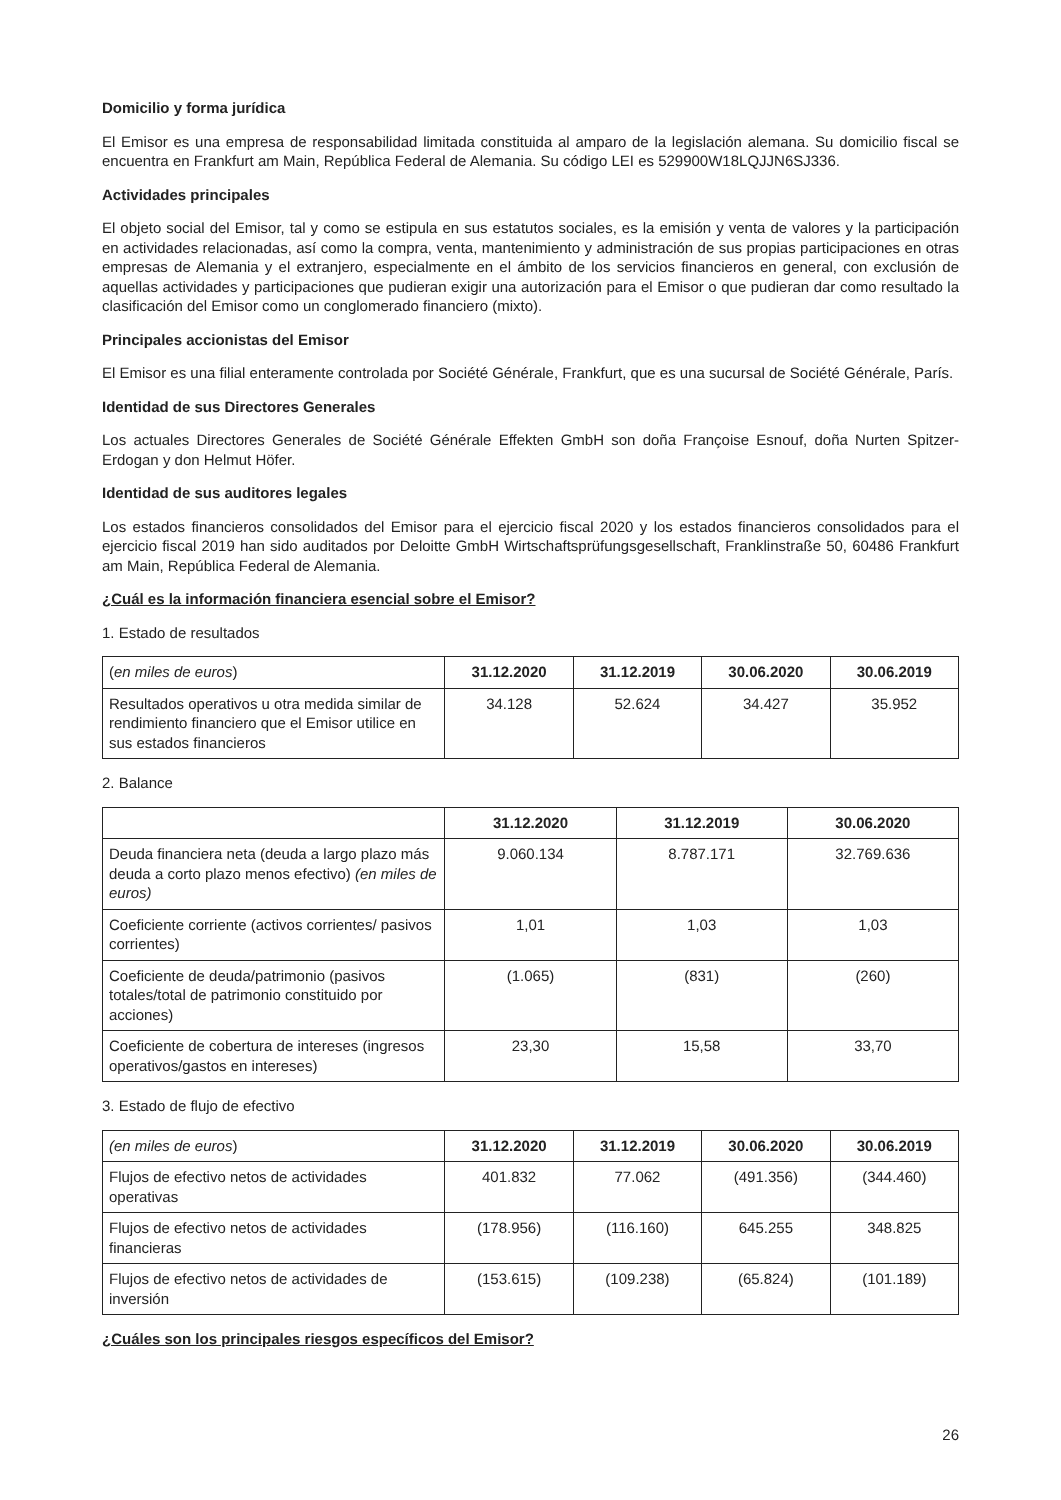Domicilio y forma jurídica
El Emisor es una empresa de responsabilidad limitada constituida al amparo de la legislación alemana. Su domicilio fiscal se encuentra en Frankfurt am Main, República Federal de Alemania. Su código LEI es 529900W18LQJJN6SJ336.
Actividades principales
El objeto social del Emisor, tal y como se estipula en sus estatutos sociales, es la emisión y venta de valores y la participación en actividades relacionadas, así como la compra, venta, mantenimiento y administración de sus propias participaciones en otras empresas de Alemania y el extranjero, especialmente en el ámbito de los servicios financieros en general, con exclusión de aquellas actividades y participaciones que pudieran exigir una autorización para el Emisor o que pudieran dar como resultado la clasificación del Emisor como un conglomerado financiero (mixto).
Principales accionistas del Emisor
El Emisor es una filial enteramente controlada por Société Générale, Frankfurt, que es una sucursal de Société Générale, París.
Identidad de sus Directores Generales
Los actuales Directores Generales de Société Générale Effekten GmbH son doña Françoise Esnouf, doña Nurten Spitzer-Erdogan y don Helmut Höfer.
Identidad de sus auditores legales
Los estados financieros consolidados del Emisor para el ejercicio fiscal 2020 y los estados financieros consolidados para el ejercicio fiscal 2019 han sido auditados por Deloitte GmbH Wirtschaftsprüfungsgesellschaft, Franklinstraße 50, 60486 Frankfurt am Main, República Federal de Alemania.
¿Cuál es la información financiera esencial sobre el Emisor?
1. Estado de resultados
| ( en miles de euros ) | 31.12.2020 | 31.12.2019 | 30.06.2020 | 30.06.2019 |
| Resultados operativos u otra medida similar de rendimiento financiero que el Emisor utilice en sus estados financieros | 34.128 | 52.624 | 34.427 | 35.952 |
2. Balance
| | 31.12.2020 | 31.12.2019 | 30.06.2020 |
| Deuda financiera neta (deuda a largo plazo más deuda a corto plazo menos efectivo) (en miles de euros) | 9.060.134 | 8.787.171 | 32.769.636 |
| Coeficiente corriente (activos corrientes/ pasivos corrientes) | 1,01 | 1,03 | 1,03 |
| Coeficiente de deuda/patrimonio (pasivos totales/total de patrimonio constituido por acciones) | (1.065) | (831) | (260) |
| Coeficiente de cobertura de intereses (ingresos operativos/gastos en intereses) | 23,30 | 15,58 | 33,70 |
3. Estado de flujo de efectivo
| (en miles de euros ) | 31.12.2020 | 31.12.2019 | 30.06.2020 | 30.06.2019 |
| Flujos de efectivo netos de actividades operativas | 401.832 | 77.062 | (491.356) | (344.460) |
| Flujos de efectivo netos de actividades financieras | (178.956) | (116.160) | 645.255 | 348.825 |
| Flujos de efectivo netos de actividades de inversión | (153.615) | (109.238) | (65.824) | (101.189) |
¿Cuáles son los principales riesgos específicos del Emisor?
26